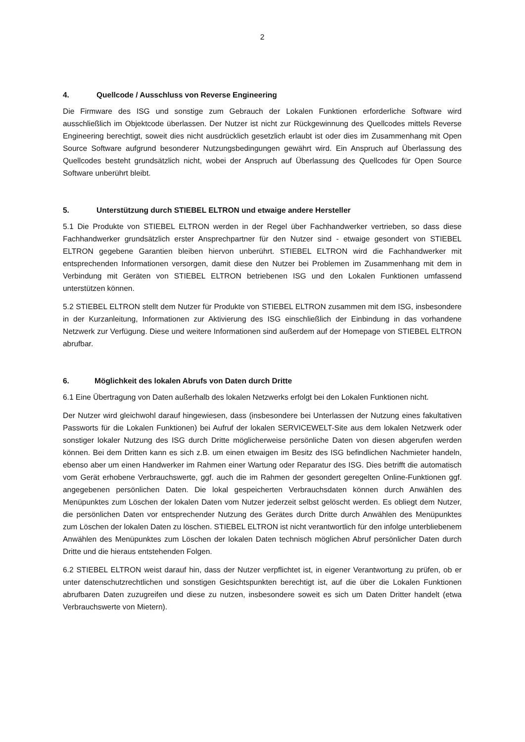2
4. Quellcode / Ausschluss von Reverse Engineering
Die Firmware des ISG und sonstige zum Gebrauch der Lokalen Funktionen erforderliche Software wird ausschließlich im Objektcode überlassen. Der Nutzer ist nicht zur Rückgewinnung des Quellcodes mittels Reverse Engineering berechtigt, soweit dies nicht ausdrücklich gesetzlich erlaubt ist oder dies im Zusammenhang mit Open Source Software aufgrund besonderer Nutzungsbedingungen gewährt wird. Ein Anspruch auf Überlassung des Quellcodes besteht grundsätzlich nicht, wobei der Anspruch auf Überlassung des Quellcodes für Open Source Software unberührt bleibt.
5. Unterstützung durch STIEBEL ELTRON und etwaige andere Hersteller
5.1 Die Produkte von STIEBEL ELTRON werden in der Regel über Fachhandwerker vertrieben, so dass diese Fachhandwerker grundsätzlich erster Ansprechpartner für den Nutzer sind - etwaige gesondert von STIEBEL ELTRON gegebene Garantien bleiben hiervon unberührt. STIEBEL ELTRON wird die Fachhandwerker mit entsprechenden Informationen versorgen, damit diese den Nutzer bei Problemen im Zusammenhang mit dem in Verbindung mit Geräten von STIEBEL ELTRON betriebenen ISG und den Lokalen Funktionen umfassend unterstützen können.
5.2 STIEBEL ELTRON stellt dem Nutzer für Produkte von STIEBEL ELTRON zusammen mit dem ISG, insbesondere in der Kurzanleitung, Informationen zur Aktivierung des ISG einschließlich der Einbindung in das vorhandene Netzwerk zur Verfügung. Diese und weitere Informationen sind außerdem auf der Homepage von STIEBEL ELTRON abrufbar.
6. Möglichkeit des lokalen Abrufs von Daten durch Dritte
6.1 Eine Übertragung von Daten außerhalb des lokalen Netzwerks erfolgt bei den Lokalen Funktionen nicht.
Der Nutzer wird gleichwohl darauf hingewiesen, dass (insbesondere bei Unterlassen der Nutzung eines fakultativen Passworts für die Lokalen Funktionen) bei Aufruf der lokalen SERVICEWELT-Site aus dem lokalen Netzwerk oder sonstiger lokaler Nutzung des ISG durch Dritte möglicherweise persönliche Daten von diesen abgerufen werden können. Bei dem Dritten kann es sich z.B. um einen etwaigen im Besitz des ISG befindlichen Nachmieter handeln, ebenso aber um einen Handwerker im Rahmen einer Wartung oder Reparatur des ISG. Dies betrifft die automatisch vom Gerät erhobene Verbrauchswerte, ggf. auch die im Rahmen der gesondert geregelten Online-Funktionen ggf. angegebenen persönlichen Daten. Die lokal gespeicherten Verbrauchsdaten können durch Anwählen des Menüpunktes zum Löschen der lokalen Daten vom Nutzer jederzeit selbst gelöscht werden. Es obliegt dem Nutzer, die persönlichen Daten vor entsprechender Nutzung des Gerätes durch Dritte durch Anwählen des Menüpunktes zum Löschen der lokalen Daten zu löschen. STIEBEL ELTRON ist nicht verantwortlich für den infolge unterbliebenem Anwählen des Menüpunktes zum Löschen der lokalen Daten technisch möglichen Abruf persönlicher Daten durch Dritte und die hieraus entstehenden Folgen.
6.2 STIEBEL ELTRON weist darauf hin, dass der Nutzer verpflichtet ist, in eigener Verantwortung zu prüfen, ob er unter datenschutzrechtlichen und sonstigen Gesichtspunkten berechtigt ist, auf die über die Lokalen Funktionen abrufbaren Daten zuzugreifen und diese zu nutzen, insbesondere soweit es sich um Daten Dritter handelt (etwa Verbrauchswerte von Mietern).